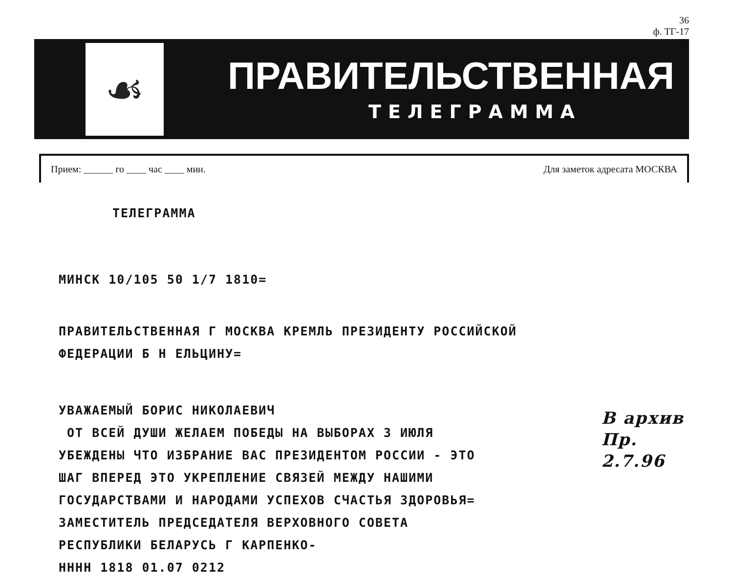36
ф. ТГ-17
☙
ПРАВИТЕЛЬСТВЕННАЯ
ТЕЛЕГРАММА
Прием: ______ го ____ час ____ мин. Для заметок адресата МОСКВА
ТЕЛЕГРАММА
МИНСК 10/105 50 1/7 1810=
ПРАВИТЕЛЬСТВЕННАЯ Г МОСКВА КРЕМЛЬ ПРЕЗИДЕНТУ РОССИЙСКОЙ
ФЕДЕРАЦИИ Б Н ЕЛЬЦИНУ=
УВАЖАЕМЫЙ БОРИС НИКОЛАЕВИЧ
ОТ ВСЕЙ ДУШИ ЖЕЛАЕМ ПОБЕДЫ НА ВЫБОРАХ 3 ИЮЛЯ
УБЕЖДЕНЫ ЧТО ИЗБРАНИЕ ВАС ПРЕЗИДЕНТОМ РОССИИ - ЭТО
ШАГ ВПЕРЕД ЭТО УКРЕПЛЕНИЕ СВЯЗЕЙ МЕЖДУ НАШИМИ
ГОСУДАРСТВАМИ И НАРОДАМИ УСПЕХОВ СЧАСТЬЯ ЗДОРОВЬЯ=
ЗАМЕСТИТЕЛЬ ПРЕДСЕДАТЕЛЯ ВЕРХОВНОГО СОВЕТА
РЕСПУБЛИКИ БЕЛАРУСЬ Г КАРПЕНКО-
НННН 1818 01.07 0212
В архив
Пр.
2.7.96